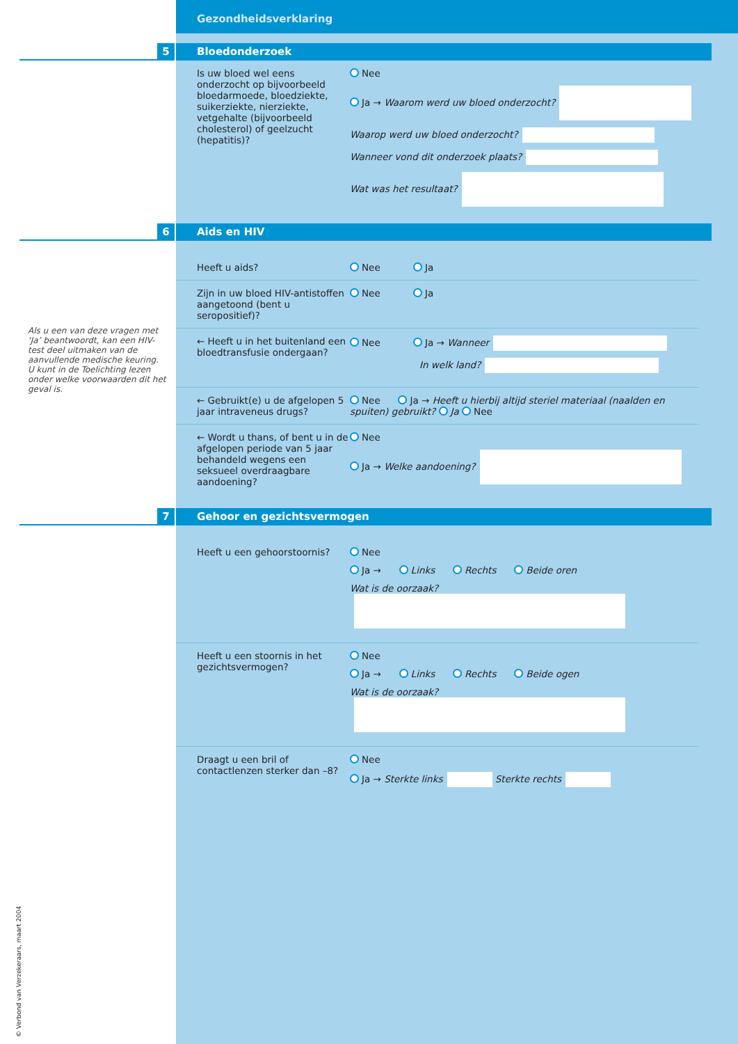Als u een van deze vragen met ‘Ja’ beantwoordt, kan een HIV-test deel uitmaken van de aanvullende medische keuring. U kunt in de Toelichting lezen onder welke voorwaarden dit het geval is.
Gezondheidsverklaring
5 Bloedonderzoek
Is uw bloed wel eens onderzocht op bijvoorbeeld bloedarmoede, bloedziekte, suikerziekte, nierziekte, vetgehalte (bijvoorbeeld cholesterol) of geelzucht (hepatitis)?
Nee
Ja → Waarom werd uw bloed onderzocht?
Waarop werd uw bloed onderzocht?
Wanneer vond dit onderzoek plaats?
Wat was het resultaat?
6 Aids en HIV
Heeft u aids? Nee Ja
Zijn in uw bloed HIV-antistoffen aangetoond (bent u seropositief)?
Nee Ja
← Heeft u in het buitenland een bloedtransfusie ondergaan?
Nee Ja → Wanneer
In welk land?
← Gebruikt(e) u de afgelopen 5 jaar intraveneus drugs?
Nee Ja → Heeft u hierbij altijd steriel materiaal (naalden en spuiten) gebruikt? Ja Nee
← Wordt u thans, of bent u in de afgelopen periode van 5 jaar behandeld wegens een seksueel overdraagbare aandoening?
Nee
Ja → Welke aandoening?
7 Gehoor en gezichtsvermogen
Heeft u een gehoorstoornis? Nee
Ja → Links Rechts Beide oren
Wat is de oorzaak?
Heeft u een stoornis in het gezichtsvermogen?
Nee
Ja → Links Rechts Beide ogen
Wat is de oorzaak?
Draagt u een bril of contactlenzen sterker dan –8?
Nee
Ja → Sterkte links Sterkte rechts
© Verbond van Verzekeraars, maart 2004